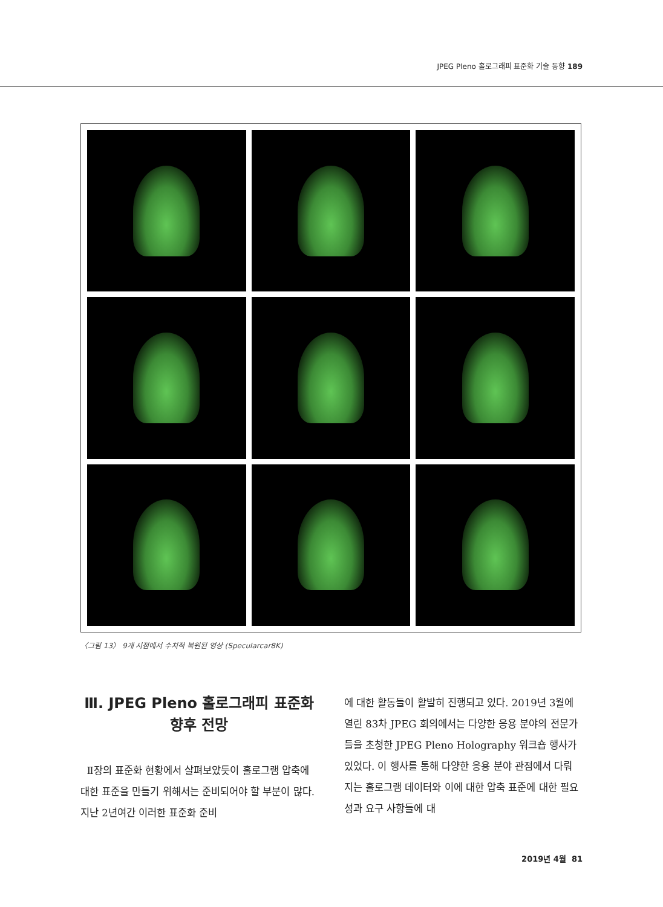JPEG Pleno 홀로그래피 표준화 기술 동향 189
〈그림 13〉 9개 시점에서 수치적 복원된 영상 (Specularcar8K)
Ⅲ. JPEG Pleno 홀로그래피 표준화
향후 전망
Ⅱ장의 표준화 현황에서 살펴보았듯이 홀로그램 압축에 대한 표준을 만들기 위해서는 준비되어야 할 부분이 많다. 지난 2년여간 이러한 표준화 준비
에 대한 활동들이 활발히 진행되고 있다. 2019년 3월에 열린 83차 JPEG 회의에서는 다양한 응용 분야의 전문가들을 초청한 JPEG Pleno Holography 워크숍 행사가 있었다. 이 행사를 통해 다양한 응용 분야 관점에서 다뤄지는 홀로그램 데이터와 이에 대한 압축 표준에 대한 필요성과 요구 사항들에 대
2019년 4월 81